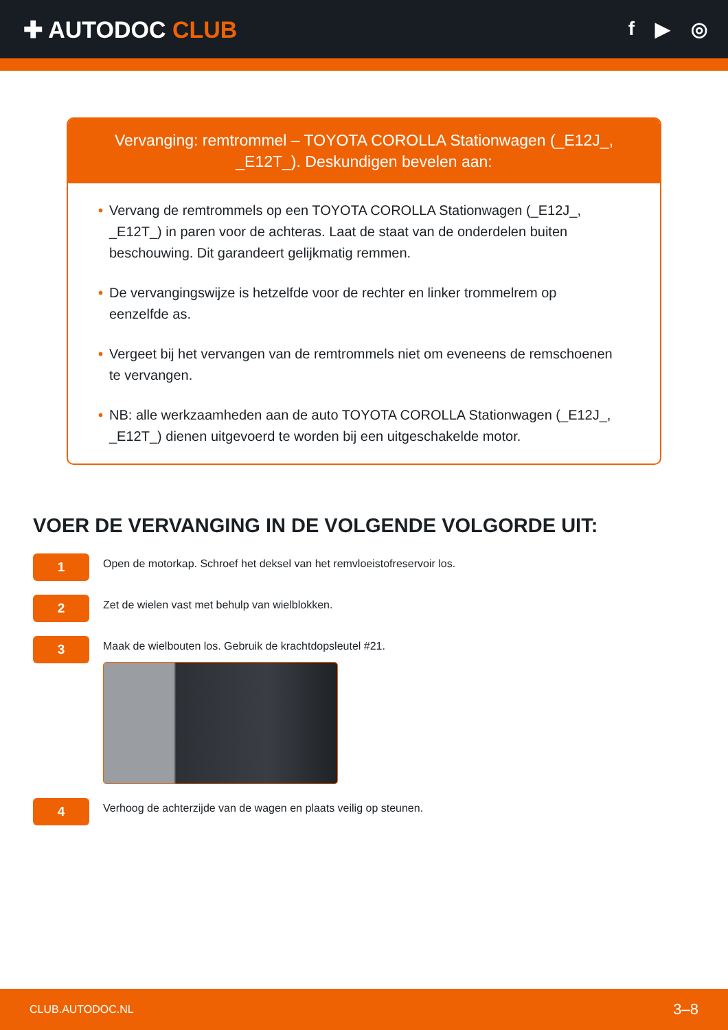✚ AUTODOC CLUB
f ▶ ◎
Vervanging: remtrommel – TOYOTA COROLLA Stationwagen (_E12J_, _E12T_). Deskundigen bevelen aan:
• Vervang de remtrommels op een TOYOTA COROLLA Stationwagen (_E12J_, _E12T_) in paren voor de achteras. Laat de staat van de onderdelen buiten beschouwing. Dit garandeert gelijkmatig remmen.
• De vervangingswijze is hetzelfde voor de rechter en linker trommelrem op eenzelfde as.
• Vergeet bij het vervangen van de remtrommels niet om eveneens de remschoenen te vervangen.
• NB: alle werkzaamheden aan de auto TOYOTA COROLLA Stationwagen (_E12J_, _E12T_) dienen uitgevoerd te worden bij een uitgeschakelde motor.
VOER DE VERVANGING IN DE VOLGENDE VOLGORDE UIT:
1
Open de motorkap. Schroef het deksel van het remvloeistofreservoir los.
2
Zet de wielen vast met behulp van wielblokken.
3
Maak de wielbouten los. Gebruik de krachtdopsleutel #21.
4
Verhoog de achterzijde van de wagen en plaats veilig op steunen.
CLUB.AUTODOC.NL 3–8